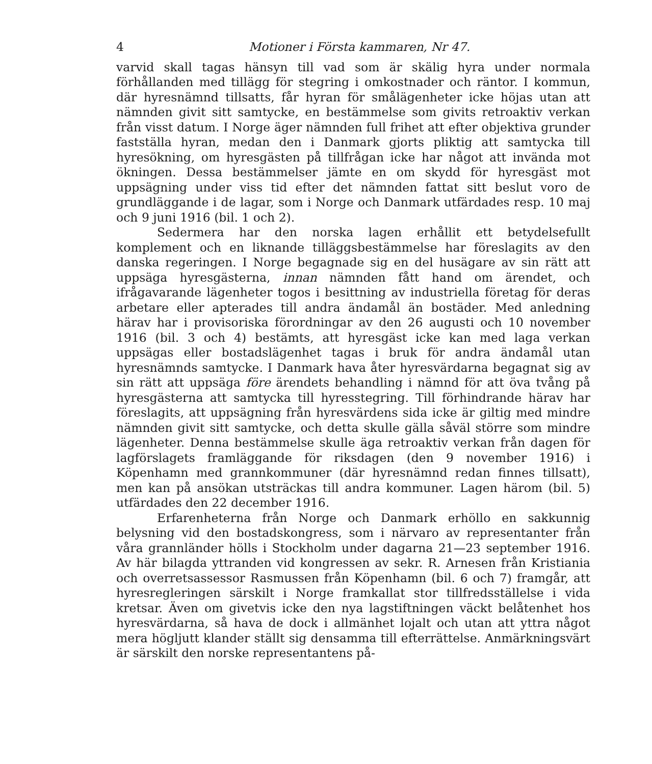4 Motioner i Första kammaren, Nr 47.
varvid skall tagas hänsyn till vad som är skälig hyra under normala förhållanden med tillägg för stegring i omkostnader och räntor. I kommun, där hyresnämnd tillsatts, får hyran för smålägenheter icke höjas utan att nämnden givit sitt samtycke, en bestämmelse som givits retroaktiv verkan från visst datum. I Norge äger nämnden full frihet att efter objektiva grunder fastställa hyran, medan den i Danmark gjorts pliktig att samtycka till hyresökning, om hyresgästen på tillfrågan icke har något att invända mot ökningen. Dessa bestämmelser jämte en om skydd för hyresgäst mot uppsägning under viss tid efter det nämnden fattat sitt beslut voro de grundläggande i de lagar, som i Norge och Danmark utfärdades resp. 10 maj och 9 juni 1916 (bil. 1 och 2).
Sedermera har den norska lagen erhållit ett betydelsefullt komplement och en liknande tilläggsbestämmelse har föreslagits av den danska regeringen. I Norge begagnade sig en del husägare av sin rätt att uppsäga hyresgästerna, innan nämnden fått hand om ärendet, och ifrågavarande lägenheter togos i besittning av industriella företag för deras arbetare eller apterades till andra ändamål än bostäder. Med anledning härav har i provisoriska förordningar av den 26 augusti och 10 november 1916 (bil. 3 och 4) bestämts, att hyresgäst icke kan med laga verkan uppsägas eller bostadslägenhet tagas i bruk för andra ändamål utan hyresnämnds samtycke. I Danmark hava åter hyresvärdarna begagnat sig av sin rätt att uppsäga före ärendets behandling i nämnd för att öva tvång på hyresgästerna att samtycka till hyresstegring. Till förhindrande härav har föreslagits, att uppsägning från hyresvärdens sida icke är giltig med mindre nämnden givit sitt samtycke, och detta skulle gälla såväl större som mindre lägenheter. Denna bestämmelse skulle äga retroaktiv verkan från dagen för lagförslagets framläggande för riksdagen (den 9 november 1916) i Köpenhamn med grannkommuner (där hyresnämnd redan finnes tillsatt), men kan på ansökan utsträckas till andra kommuner. Lagen härom (bil. 5) utfärdades den 22 december 1916.
Erfarenheterna från Norge och Danmark erhöllo en sakkunnig belysning vid den bostadskongress, som i närvaro av representanter från våra grannländer hölls i Stockholm under dagarna 21—23 september 1916. Av här bilagda yttranden vid kongressen av sekr. R. Arnesen från Kristiania och overretsassessor Rasmussen från Köpenhamn (bil. 6 och 7) framgår, att hyresregleringen särskilt i Norge framkallat stor tillfredsställelse i vida kretsar. Även om givetvis icke den nya lagstiftningen väckt belåtenhet hos hyresvärdarna, så hava de dock i allmänhet lojalt och utan att yttra något mera högljutt klander ställt sig densamma till efterrättelse. Anmärkningsvärt är särskilt den norske representantens på-